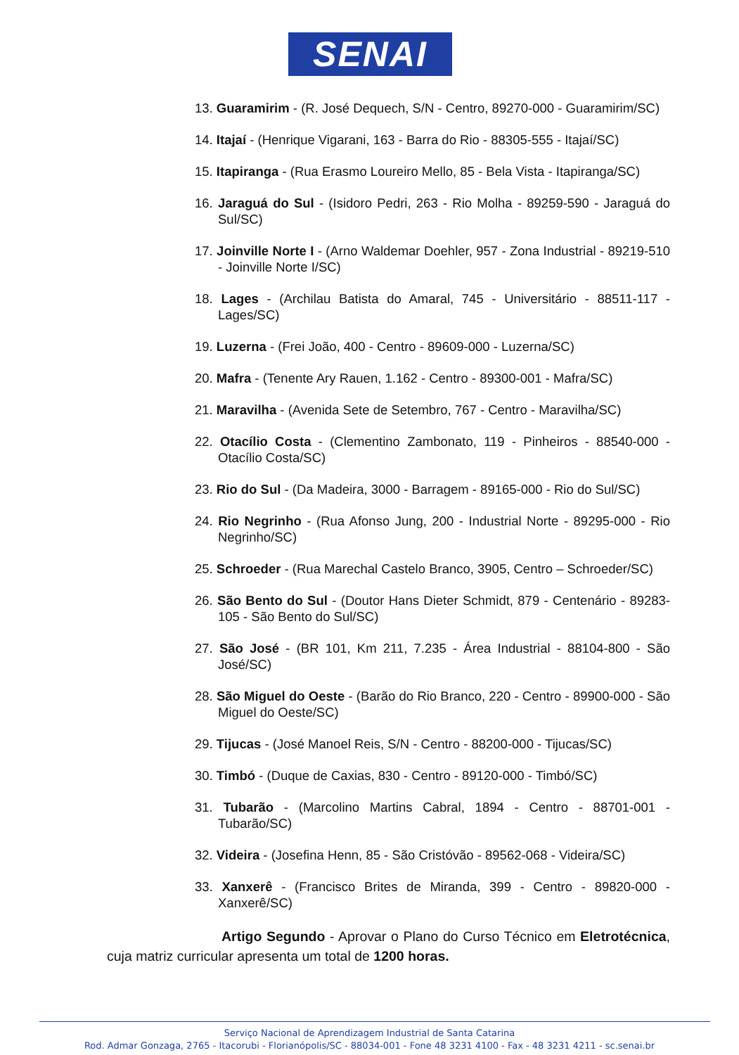SENAI
13. Guaramirim - (R. José Dequech, S/N - Centro, 89270-000 - Guaramirim/SC)
14. Itajaí - (Henrique Vigarani, 163 - Barra do Rio - 88305-555 - Itajaí/SC)
15. Itapiranga - (Rua Erasmo Loureiro Mello, 85 - Bela Vista - Itapiranga/SC)
16. Jaraguá do Sul - (Isidoro Pedri, 263 - Rio Molha - 89259-590 - Jaraguá do Sul/SC)
17. Joinville Norte I - (Arno Waldemar Doehler, 957 - Zona Industrial - 89219-510 - Joinville Norte I/SC)
18. Lages - (Archilau Batista do Amaral, 745 - Universitário - 88511-117 - Lages/SC)
19. Luzerna - (Frei João, 400 - Centro - 89609-000 - Luzerna/SC)
20. Mafra - (Tenente Ary Rauen, 1.162 - Centro - 89300-001 - Mafra/SC)
21. Maravilha - (Avenida Sete de Setembro, 767 - Centro - Maravilha/SC)
22. Otacílio Costa - (Clementino Zambonato, 119 - Pinheiros - 88540-000 - Otacílio Costa/SC)
23. Rio do Sul - (Da Madeira, 3000 - Barragem - 89165-000 - Rio do Sul/SC)
24. Rio Negrinho - (Rua Afonso Jung, 200 - Industrial Norte - 89295-000 - Rio Negrinho/SC)
25. Schroeder - (Rua Marechal Castelo Branco, 3905, Centro – Schroeder/SC)
26. São Bento do Sul - (Doutor Hans Dieter Schmidt, 879 - Centenário - 89283-105 - São Bento do Sul/SC)
27. São José - (BR 101, Km 211, 7.235 - Área Industrial - 88104-800 - São José/SC)
28. São Miguel do Oeste - (Barão do Rio Branco, 220 - Centro - 89900-000 - São Miguel do Oeste/SC)
29. Tijucas - (José Manoel Reis, S/N - Centro - 88200-000 - Tijucas/SC)
30. Timbó - (Duque de Caxias, 830 - Centro - 89120-000 - Timbó/SC)
31. Tubarão - (Marcolino Martins Cabral, 1894 - Centro - 88701-001 - Tubarão/SC)
32. Videira - (Josefina Henn, 85 - São Cristóvão - 89562-068 - Videira/SC)
33. Xanxerê - (Francisco Brites de Miranda, 399 - Centro - 89820-000 - Xanxerê/SC)
Artigo Segundo - Aprovar o Plano do Curso Técnico em Eletrotécnica, cuja matriz curricular apresenta um total de 1200 horas.
Serviço Nacional de Aprendizagem Industrial de Santa Catarina
Rod. Admar Gonzaga, 2765 - Itacorubi - Florianópolis/SC - 88034-001 - Fone 48 3231 4100 - Fax - 48 3231 4211 - sc.senai.br